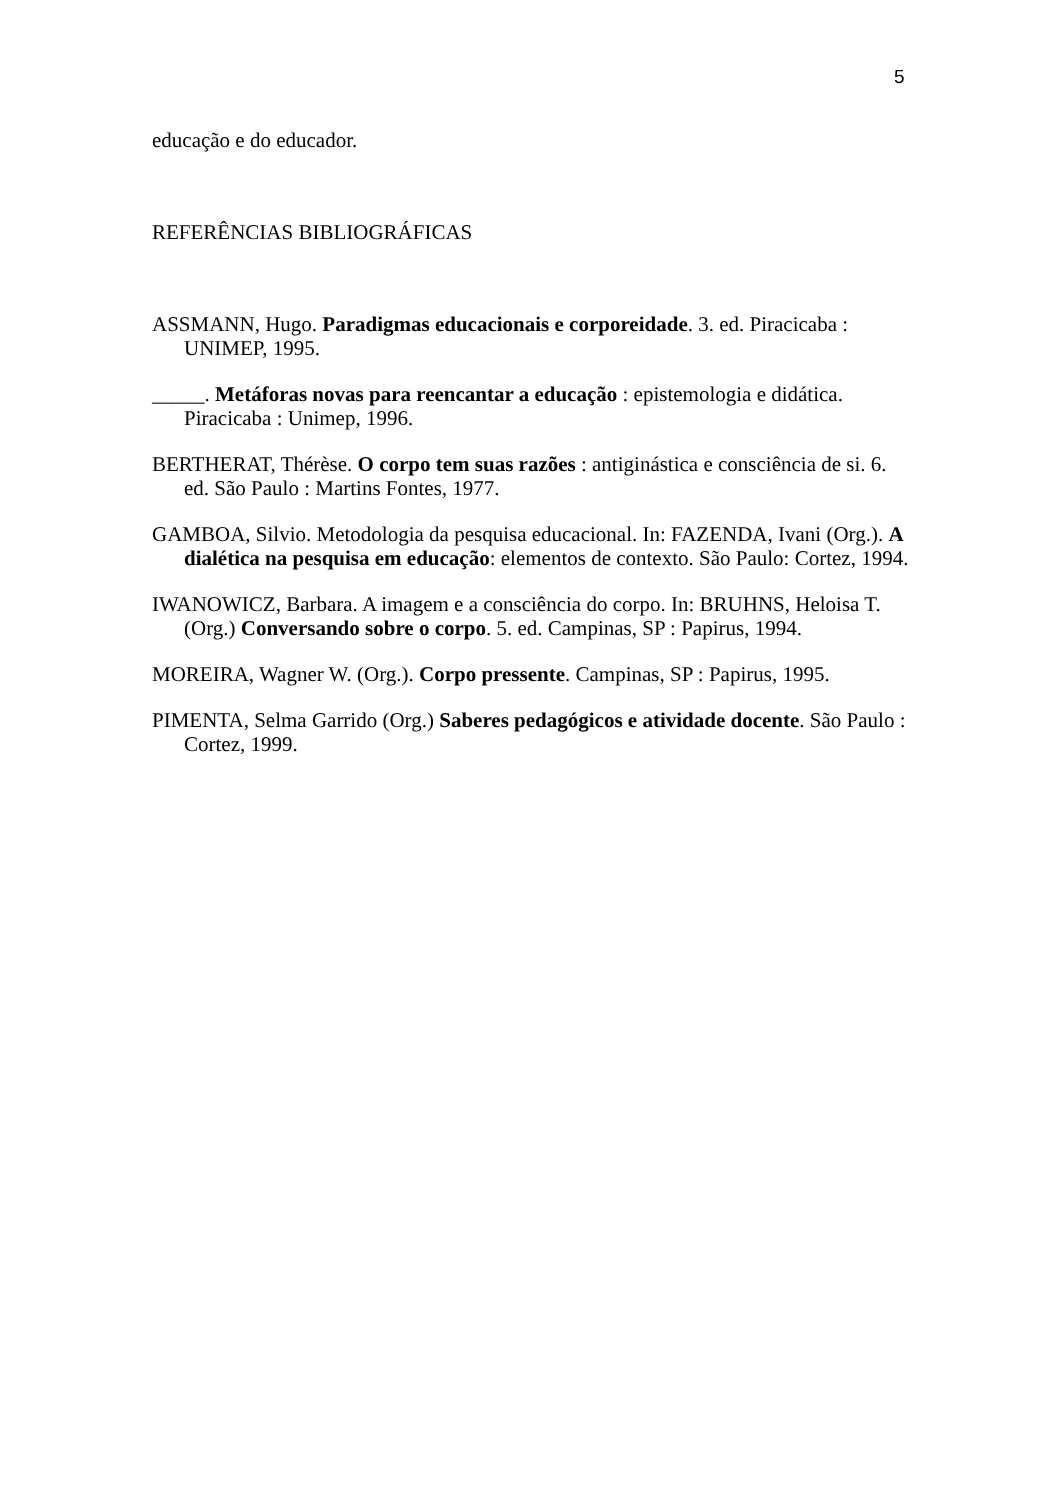5
educação e do educador.
REFERÊNCIAS BIBLIOGRÁFICAS
ASSMANN, Hugo. Paradigmas educacionais e corporeidade. 3. ed. Piracicaba : UNIMEP, 1995.
_____. Metáforas novas para reencantar a educação : epistemologia e didática. Piracicaba : Unimep, 1996.
BERTHERAT, Thérèse. O corpo tem suas razões : antiginástica e consciência de si. 6. ed. São Paulo : Martins Fontes, 1977.
GAMBOA, Silvio. Metodologia da pesquisa educacional. In: FAZENDA, Ivani (Org.). A dialética na pesquisa em educação: elementos de contexto. São Paulo: Cortez, 1994.
IWANOWICZ, Barbara. A imagem e a consciência do corpo. In: BRUHNS, Heloisa T. (Org.) Conversando sobre o corpo. 5. ed. Campinas, SP : Papirus, 1994.
MOREIRA, Wagner W. (Org.). Corpo pressente. Campinas, SP : Papirus, 1995.
PIMENTA, Selma Garrido (Org.) Saberes pedagógicos e atividade docente. São Paulo : Cortez, 1999.